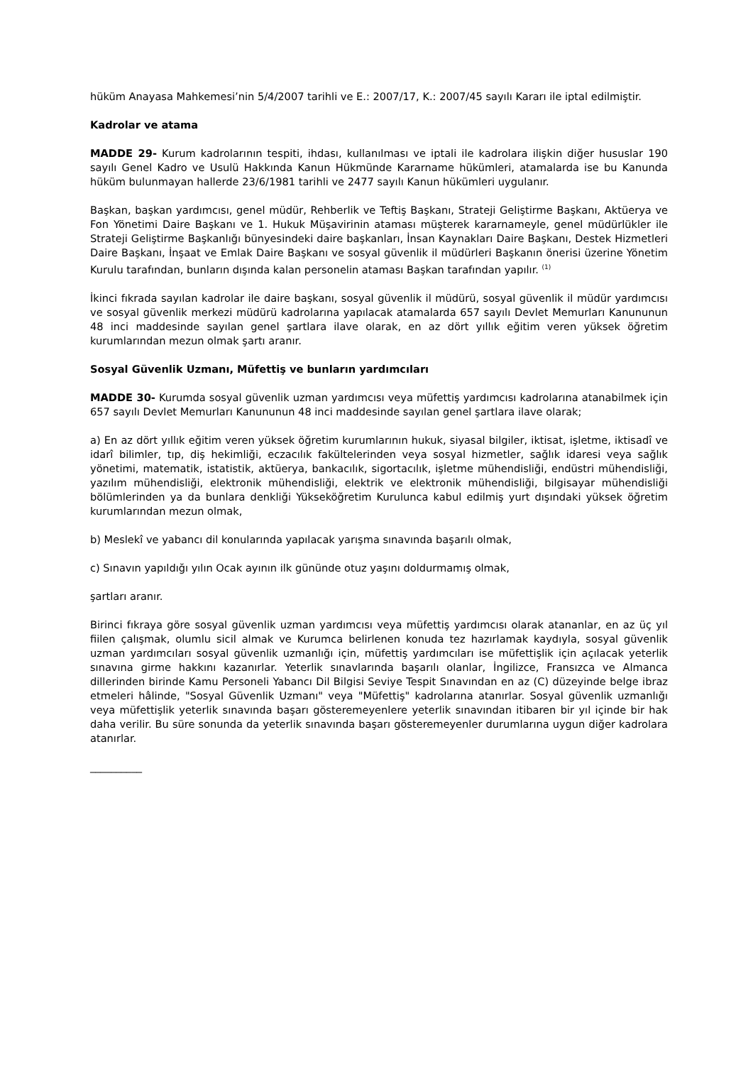hüküm Anayasa Mahkemesi’nin 5/4/2007 tarihli ve E.: 2007/17, K.: 2007/45 sayılı Kararı ile iptal edilmiştir.
Kadrolar ve atama
MADDE 29- Kurum kadrolarının tespiti, ihdası, kullanılması ve iptali ile kadrolara ilişkin diğer hususlar 190 sayılı Genel Kadro ve Usulü Hakkında Kanun Hükmünde Kararname hükümleri, atamalarda ise bu Kanunda hüküm bulunmayan hallerde 23/6/1981 tarihli ve 2477 sayılı Kanun hükümleri uygulanır.
Başkan, başkan yardımcısı, genel müdür, Rehberlik ve Teftiş Başkanı, Strateji Geliştirme Başkanı, Aktüerya ve Fon Yönetimi Daire Başkanı ve 1. Hukuk Müşavirinin ataması müşterek kararnameyle, genel müdürlükler ile Strateji Geliştirme Başkanlığı bünyesindeki daire başkanları, İnsan Kaynakları Daire Başkanı, Destek Hizmetleri Daire Başkanı, İnşaat ve Emlak Daire Başkanı ve sosyal güvenlik il müdürleri Başkanın önerisi üzerine Yönetim Kurulu tarafından, bunların dışında kalan personelin ataması Başkan tarafından yapılır. <sup>(1)</sup>
İkinci fıkrada sayılan kadrolar ile daire başkanı, sosyal güvenlik il müdürü, sosyal güvenlik il müdür yardımcısı ve sosyal güvenlik merkezi müdürü kadrolarına yapılacak atamalarda 657 sayılı Devlet Memurları Kanununun 48 inci maddesinde sayılan genel şartlara ilave olarak, en az dört yıllık eğitim veren yüksek öğretim kurumlarından mezun olmak şartı aranır.
Sosyal Güvenlik Uzmanı, Müfettiş ve bunların yardımcıları
MADDE 30- Kurumda sosyal güvenlik uzman yardımcısı veya müfettiş yardımcısı kadrolarına atanabilmek için 657 sayılı Devlet Memurları Kanununun 48 inci maddesinde sayılan genel şartlara ilave olarak;
a) En az dört yıllık eğitim veren yüksek öğretim kurumlarının hukuk, siyasal bilgiler, iktisat, işletme, iktisadî ve idarî bilimler, tıp, diş hekimliği, eczacılık fakültelerinden veya sosyal hizmetler, sağlık idaresi veya sağlık yönetimi, matematik, istatistik, aktüerya, bankacılık, sigortacılık, işletme mühendisliği, endüstri mühendisliği, yazılım mühendisliği, elektronik mühendisliği, elektrik ve elektronik mühendisliği, bilgisayar mühendisliği bölümlerinden ya da bunlara denkliği Yükseköğretim Kurulunca kabul edilmiş yurt dışındaki yüksek öğretim kurumlarından mezun olmak,
b) Meslekî ve yabancı dil konularında yapılacak yarışma sınavında başarılı olmak,
c) Sınavın yapıldığı yılın Ocak ayının ilk gününde otuz yaşını doldurmamış olmak,
şartları aranır.
Birinci fıkraya göre sosyal güvenlik uzman yardımcısı veya müfettiş yardımcısı olarak atananlar, en az üç yıl fiilen çalışmak, olumlu sicil almak ve Kurumca belirlenen konuda tez hazırlamak kaydıyla, sosyal güvenlik uzman yardımcıları sosyal güvenlik uzmanlığı için, müfettiş yardımcıları ise müfettişlik için açılacak yeterlik sınavına girme hakkını kazanırlar. Yeterlik sınavlarında başarılı olanlar, İngilizce, Fransızca ve Almanca dillerinden birinde Kamu Personeli Yabancı Dil Bilgisi Seviye Tespit Sınavından en az (C) düzeyinde belge ibraz etmeleri hâlinde, "Sosyal Güvenlik Uzmanı" veya "Müfettiş" kadrolarına atanırlar. Sosyal güvenlik uzmanlığı veya müfettişlik yeterlik sınavında başarı gösteremeyenlere yeterlik sınavından itibaren bir yıl içinde bir hak daha verilir. Bu süre sonunda da yeterlik sınavında başarı gösteremeyenler durumlarına uygun diğer kadrolara atanırlar.
__________